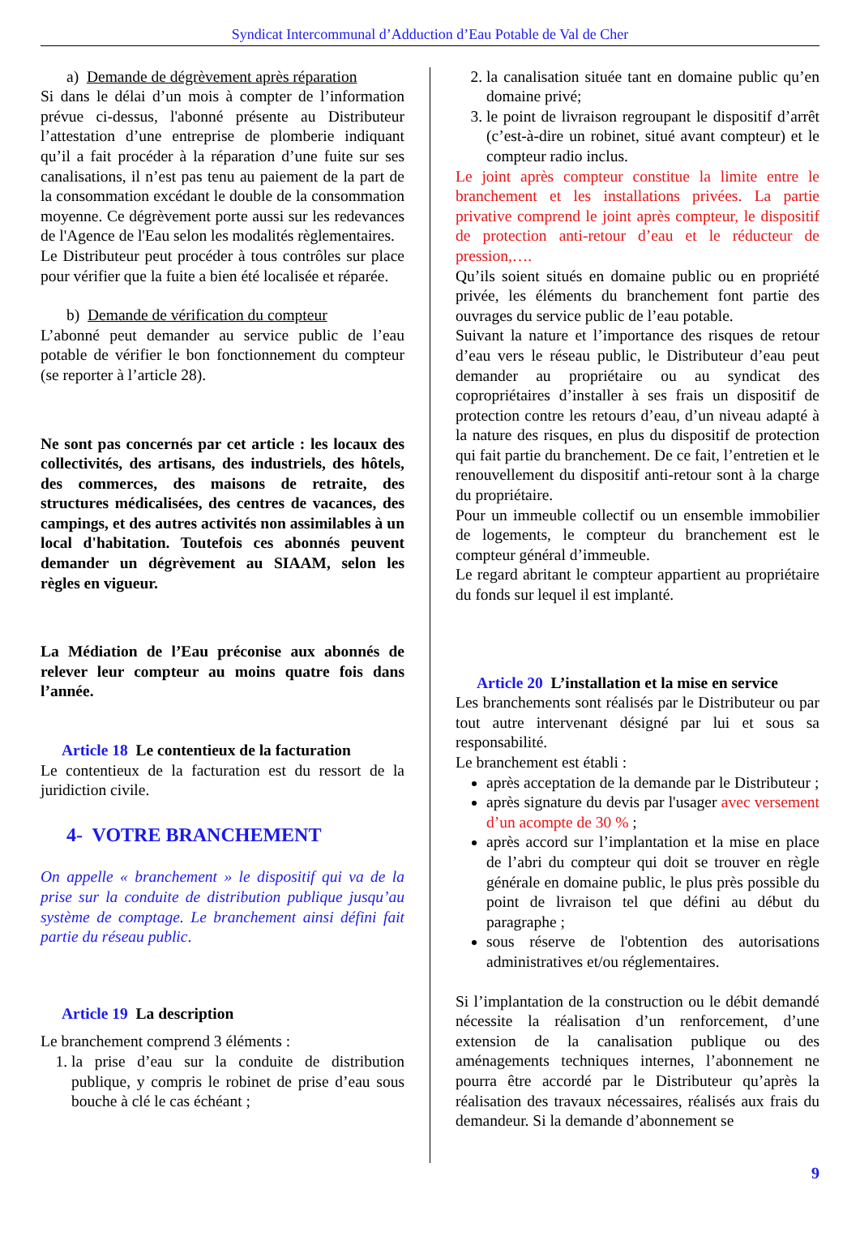Syndicat Intercommunal d’Adduction d’Eau Potable de Val de Cher
a) Demande de dégrèvement après réparation
Si dans le délai d’un mois à compter de l’information prévue ci-dessus, l'abonné présente au Distributeur l’attestation d’une entreprise de plomberie indiquant qu’il a fait procéder à la réparation d’une fuite sur ses canalisations, il n’est pas tenu au paiement de la part de la consommation excédant le double de la consommation moyenne. Ce dégrèvement porte aussi sur les redevances de l'Agence de l'Eau selon les modalités règlementaires.
Le Distributeur peut procéder à tous contrôles sur place pour vérifier que la fuite a bien été localisée et réparée.
b) Demande de vérification du compteur
L’abonné peut demander au service public de l’eau potable de vérifier le bon fonctionnement du compteur (se reporter à l’article 28).
Ne sont pas concernés par cet article : les locaux des collectivités, des artisans, des industriels, des hôtels, des commerces, des maisons de retraite, des structures médicalisées, des centres de vacances, des campings, et des autres activités non assimilables à un local d'habitation. Toutefois ces abonnés peuvent demander un dégrèvement au SIAAM, selon les règles en vigueur.
La Médiation de l’Eau préconise aux abonnés de relever leur compteur au moins quatre fois dans l’année.
Article 18 Le contentieux de la facturation
Le contentieux de la facturation est du ressort de la juridiction civile.
4- VOTRE BRANCHEMENT
On appelle « branchement » le dispositif qui va de la prise sur la conduite de distribution publique jusqu’au système de comptage. Le branchement ainsi défini fait partie du réseau public.
Article 19 La description
Le branchement comprend 3 éléments :
1. la prise d’eau sur la conduite de distribution publique, y compris le robinet de prise d’eau sous bouche à clé le cas échéant ;
2. la canalisation située tant en domaine public qu’en domaine privé;
3. le point de livraison regroupant le dispositif d’arrêt (c’est-à-dire un robinet, situé avant compteur) et le compteur radio inclus.
Le joint après compteur constitue la limite entre le branchement et les installations privées. La partie privative comprend le joint après compteur, le dispositif de protection anti-retour d’eau et le réducteur de pression,….
Qu’ils soient situés en domaine public ou en propriété privée, les éléments du branchement font partie des ouvrages du service public de l’eau potable.
Suivant la nature et l’importance des risques de retour d’eau vers le réseau public, le Distributeur d’eau peut demander au propriétaire ou au syndicat des copropriétaires d’installer à ses frais un dispositif de protection contre les retours d’eau, d’un niveau adapté à la nature des risques, en plus du dispositif de protection qui fait partie du branchement. De ce fait, l’entretien et le renouvellement du dispositif anti-retour sont à la charge du propriétaire.
Pour un immeuble collectif ou un ensemble immobilier de logements, le compteur du branchement est le compteur général d’immeuble.
Le regard abritant le compteur appartient au propriétaire du fonds sur lequel il est implanté.
Article 20 L’installation et la mise en service
Les branchements sont réalisés par le Distributeur ou par tout autre intervenant désigné par lui et sous sa responsabilité.
Le branchement est établi :
après acceptation de la demande par le Distributeur ;
après signature du devis par l'usager avec versement d’un acompte de 30 % ;
après accord sur l’implantation et la mise en place de l’abri du compteur qui doit se trouver en règle générale en domaine public, le plus près possible du point de livraison tel que défini au début du paragraphe ;
sous réserve de l'obtention des autorisations administratives et/ou réglementaires.
Si l’implantation de la construction ou le débit demandé nécessite la réalisation d’un renforcement, d’une extension de la canalisation publique ou des aménagements techniques internes, l’abonnement ne pourra être accordé par le Distributeur qu’après la réalisation des travaux nécessaires, réalisés aux frais du demandeur. Si la demande d’abonnement se
9